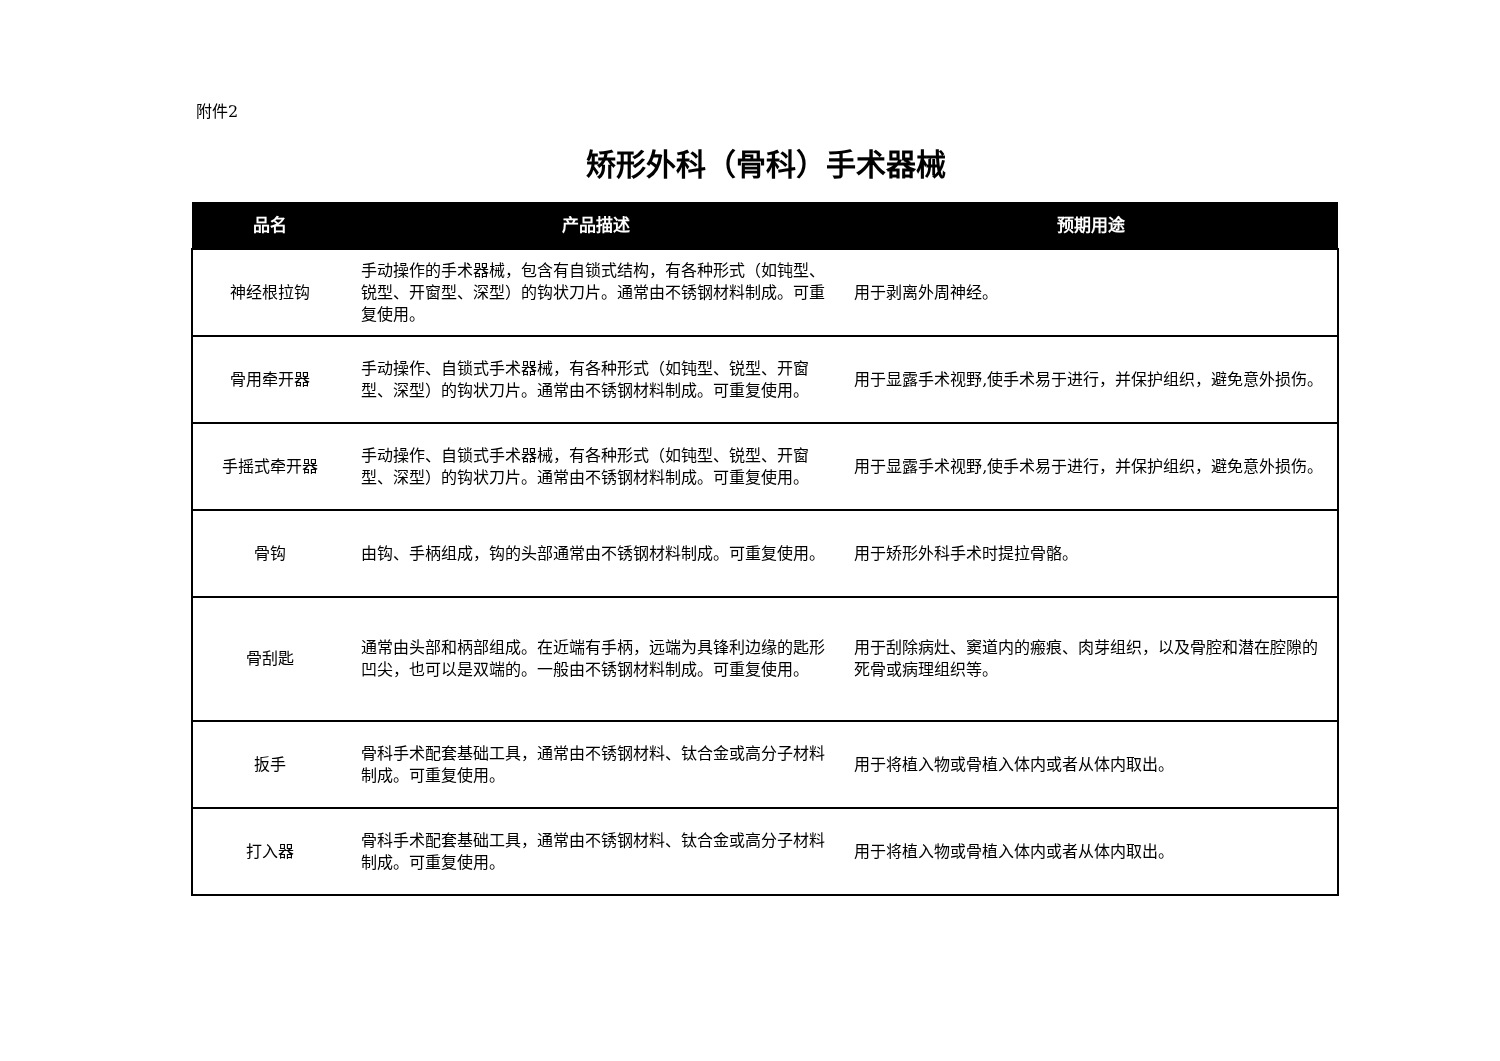附件2
矫形外科（骨科）手术器械
| 品名 | 产品描述 | 预期用途 |
| --- | --- | --- |
| 神经根拉钩 | 手动操作的手术器械，包含有自锁式结构，有各种形式（如钝型、锐型、开窗型、深型）的钩状刀片。通常由不锈钢材料制成。可重复使用。 | 用于剥离外周神经。 |
| 骨用牵开器 | 手动操作、自锁式手术器械，有各种形式（如钝型、锐型、开窗型、深型）的钩状刀片。通常由不锈钢材料制成。可重复使用。 | 用于显露手术视野,使手术易于进行，并保护组织，避免意外损伤。 |
| 手摇式牵开器 | 手动操作、自锁式手术器械，有各种形式（如钝型、锐型、开窗型、深型）的钩状刀片。通常由不锈钢材料制成。可重复使用。 | 用于显露手术视野,使手术易于进行，并保护组织，避免意外损伤。 |
| 骨钩 | 由钩、手柄组成，钩的头部通常由不锈钢材料制成。可重复使用。 | 用于矫形外科手术时提拉骨骼。 |
| 骨刮匙 | 通常由头部和柄部组成。在近端有手柄，远端为具锋利边缘的匙形凹尖，也可以是双端的。一般由不锈钢材料制成。可重复使用。 | 用于刮除病灶、窦道内的瘢痕、肉芽组织，以及骨腔和潜在腔隙的死骨或病理组织等。 |
| 扳手 | 骨科手术配套基础工具，通常由不锈钢材料、钛合金或高分子材料制成。可重复使用。 | 用于将植入物或骨植入体内或者从体内取出。 |
| 打入器 | 骨科手术配套基础工具，通常由不锈钢材料、钛合金或高分子材料制成。可重复使用。 | 用于将植入物或骨植入体内或者从体内取出。 |